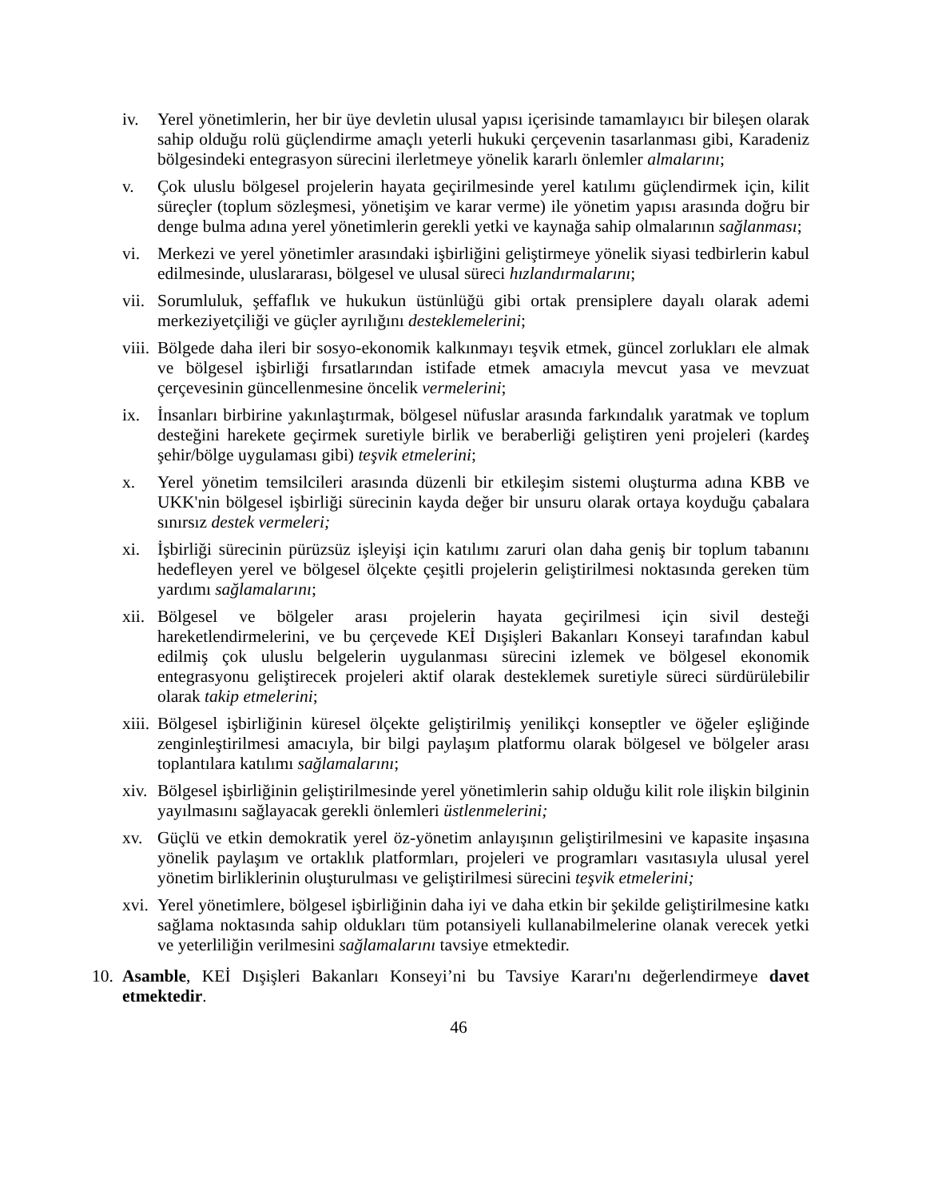iv. Yerel yönetimlerin, her bir üye devletin ulusal yapısı içerisinde tamamlayıcı bir bileşen olarak sahip olduğu rolü güçlendirme amaçlı yeterli hukuki çerçevenin tasarlanması gibi, Karadeniz bölgesindeki entegrasyon sürecini ilerletmeye yönelik kararlı önlemler almalarını;
v. Çok uluslu bölgesel projelerin hayata geçirilmesinde yerel katılımı güçlendirmek için, kilit süreçler (toplum sözleşmesi, yönetişim ve karar verme) ile yönetim yapısı arasında doğru bir denge bulma adına yerel yönetimlerin gerekli yetki ve kaynağa sahip olmalarının sağlanması;
vi. Merkezi ve yerel yönetimler arasındaki işbirliğini geliştirmeye yönelik siyasi tedbirlerin kabul edilmesinde, uluslararası, bölgesel ve ulusal süreci hızlandırmalarını;
vii.
Sorumluluk, şeffaflık ve hukukun üstünlüğü gibi ortak prensiplere dayalı olarak ademi merkeziyetçiliği ve güçler ayrılığını desteklemelerini;
viii.
Bölgede daha ileri bir sosyo-ekonomik kalkınmayı teşvik etmek, güncel zorlukları ele almak ve bölgesel işbirliği fırsatlarından istifade etmek amacıyla mevcut yasa ve mevzuat çerçevesinin güncellenmesine öncelik vermelerini;
ix. İnsanları birbirine yakınlaştırmak, bölgesel nüfuslar arasında farkındalık yaratmak ve toplum desteğini harekete geçirmek suretiyle birlik ve beraberliği geliştiren yeni projeleri (kardeş şehir/bölge uygulaması gibi) teşvik etmelerini;
x. Yerel yönetim temsilcileri arasında düzenli bir etkileşim sistemi oluşturma adına KBB ve UKK'nin bölgesel işbirliği sürecinin kayda değer bir unsuru olarak ortaya koyduğu çabalara sınırsız destek vermeleri;
xi. İşbirliği sürecinin pürüzsüz işleyişi için katılımı zaruri olan daha geniş bir toplum tabanını hedefleyen yerel ve bölgesel ölçekte çeşitli projelerin geliştirilmesi noktasında gereken tüm yardımı sağlamalarını;
xii.
Bölgesel ve bölgeler arası projelerin hayata geçirilmesi için sivil desteği hareketlendirmelerini, ve bu çerçevede KEİ Dışişleri Bakanları Konseyi tarafından kabul edilmiş çok uluslu belgelerin uygulanması sürecini izlemek ve bölgesel ekonomik entegrasyonu geliştirecek projeleri aktif olarak desteklemek suretiyle süreci sürdürülebilir olarak takip etmelerini;
xiii.
Bölgesel işbirliğinin küresel ölçekte geliştirilmiş yenilikçi konseptler ve öğeler eşliğinde zenginleştirilmesi amacıyla, bir bilgi paylaşım platformu olarak bölgesel ve bölgeler arası toplantılara katılımı sağlamalarını;
xiv.
Bölgesel işbirliğinin geliştirilmesinde yerel yönetimlerin sahip olduğu kilit role ilişkin bilginin yayılmasını sağlayacak gerekli önlemleri üstlenmelerini;
xv. Güçlü ve etkin demokratik yerel öz-yönetim anlayışının geliştirilmesini ve kapasite inşasına yönelik paylaşım ve ortaklık platformları, projeleri ve programları vasıtasıyla ulusal yerel yönetim birliklerinin oluşturulması ve geliştirilmesi sürecini teşvik etmelerini;
xvi.
Yerel yönetimlere, bölgesel işbirliğinin daha iyi ve daha etkin bir şekilde geliştirilmesine katkı sağlama noktasında sahip oldukları tüm potansiyeli kullanabilmelerine olanak verecek yetki ve yeterliliğin verilmesini sağlamalarını tavsiye etmektedir.
10.
Asamble, KEİ Dışişleri Bakanları Konseyi’ni bu Tavsiye Kararı'nı değerlendirmeye davet etmektedir.
46